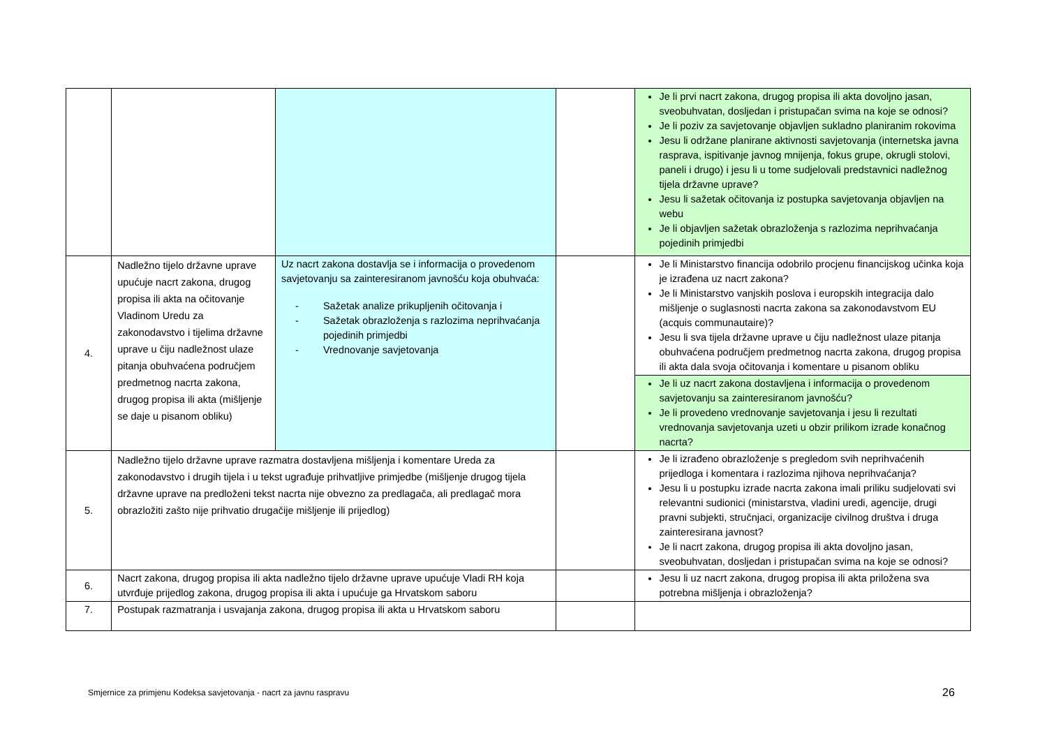| | | | | Je li prvi nacrt zakona, drugog propisa ili akta dovoljno jasan, sveobuhvatan, dosljedan i pristupačan svima na koje se odnosi? Je li poziv za savjetovanje objavljen sukladno planiranim rokovima Jesu li održane planirane aktivnosti savjetovanja (internetska javna rasprava, ispitivanje javnog mnijenja, fokus grupe, okrugli stolovi, paneli i drugo) i jesu li u tome sudjelovali predstavnici nadležnog tijela državne uprave? Jesu li sažetak očitovanja iz postupka savjetovanja objavljen na webu Je li objavljen sažetak obrazloženja s razlozima neprihvaćanja pojedinih primjedbi |
| 4. | Nadležno tijelo državne uprave upućuje nacrt zakona, drugog propisa ili akta na očitovanje Vladinom Uredu za zakonodavstvo i tijelima državne uprave u čiju nadležnost ulaze pitanja obuhvaćena područjem predmetnog nacrta zakona, drugog propisa ili akta (mišljenje se daje u pisanom obliku) | Uz nacrt zakona dostavlja se i informacija o provedenom savjetovanju sa zainteresiranom javnošću koja obuhvaća: - Sažetak analize prikupljenih očitovanja i - Sažetak obrazloženja s razlozima neprihvaćanja pojedinih primjedbi - Vrednovanje savjetovanja | | Je li Ministarstvo financija odobrilo procjenu financijskog učinka koja je izrađena uz nacrt zakona? Je li Ministarstvo vanjskih poslova i europskih integracija dalo mišljenje o suglasnosti nacrta zakona sa zakonodavstvom EU (acquis communautaire)? Jesu li sva tijela državne uprave u čiju nadležnost ulaze pitanja obuhvaćena područjem predmetnog nacrta zakona, drugog propisa ili akta dala svoja očitovanja i komentare u pisanom obliku |
| | | | | Je li uz nacrt zakona dostavljena i informacija o provedenom savjetovanju sa zainteresiranom javnošću? Je li provedeno vrednovanje savjetovanja i jesu li rezultati vrednovanja savjetovanja uzeti u obzir prilikom izrade konačnog nacrta? |
| 5. | Nadležno tijelo državne uprave razmatra dostavljena mišljenja i komentare Ureda za zakonodavstvo i drugih tijela i u tekst ugrađuje prihvatljive primjedbe (mišljenje drugog tijela državne uprave na predloženi tekst nacrta nije obvezno za predlagača, ali predlagač mora obrazložiti zašto nije prihvatio drugačije mišljenje ili prijedlog) | | | Je li izrađeno obrazloženje s pregledom svih neprihvaćenih prijedloga i komentara i razlozima njihova neprihvaćanja? Jesu li u postupku izrade nacrta zakona imali priliku sudjelovati svi relevantni sudionici (ministarstva, vladini uredi, agencije, drugi pravni subjekti, stručnjaci, organizacije civilnog društva i druga zainteresirana javnost? Je li nacrt zakona, drugog propisa ili akta dovoljno jasan, sveobuhvatan, dosljedan i pristupačan svima na koje se odnosi? |
| 6. | Nacrt zakona, drugog propisa ili akta nadležno tijelo državne uprave upućuje Vladi RH koja utvrđuje prijedlog zakona, drugog propisa ili akta i upućuje ga Hrvatskom saboru | | | Jesu li uz nacrt zakona, drugog propisa ili akta priložena sva potrebna mišljenja i obrazloženja? |
| 7. | Postupak razmatranja i usvajanja zakona, drugog propisa ili akta u Hrvatskom saboru | | | |
Smjernice za primjenu Kodeksa savjetovanja - nacrt za javnu raspravu
26